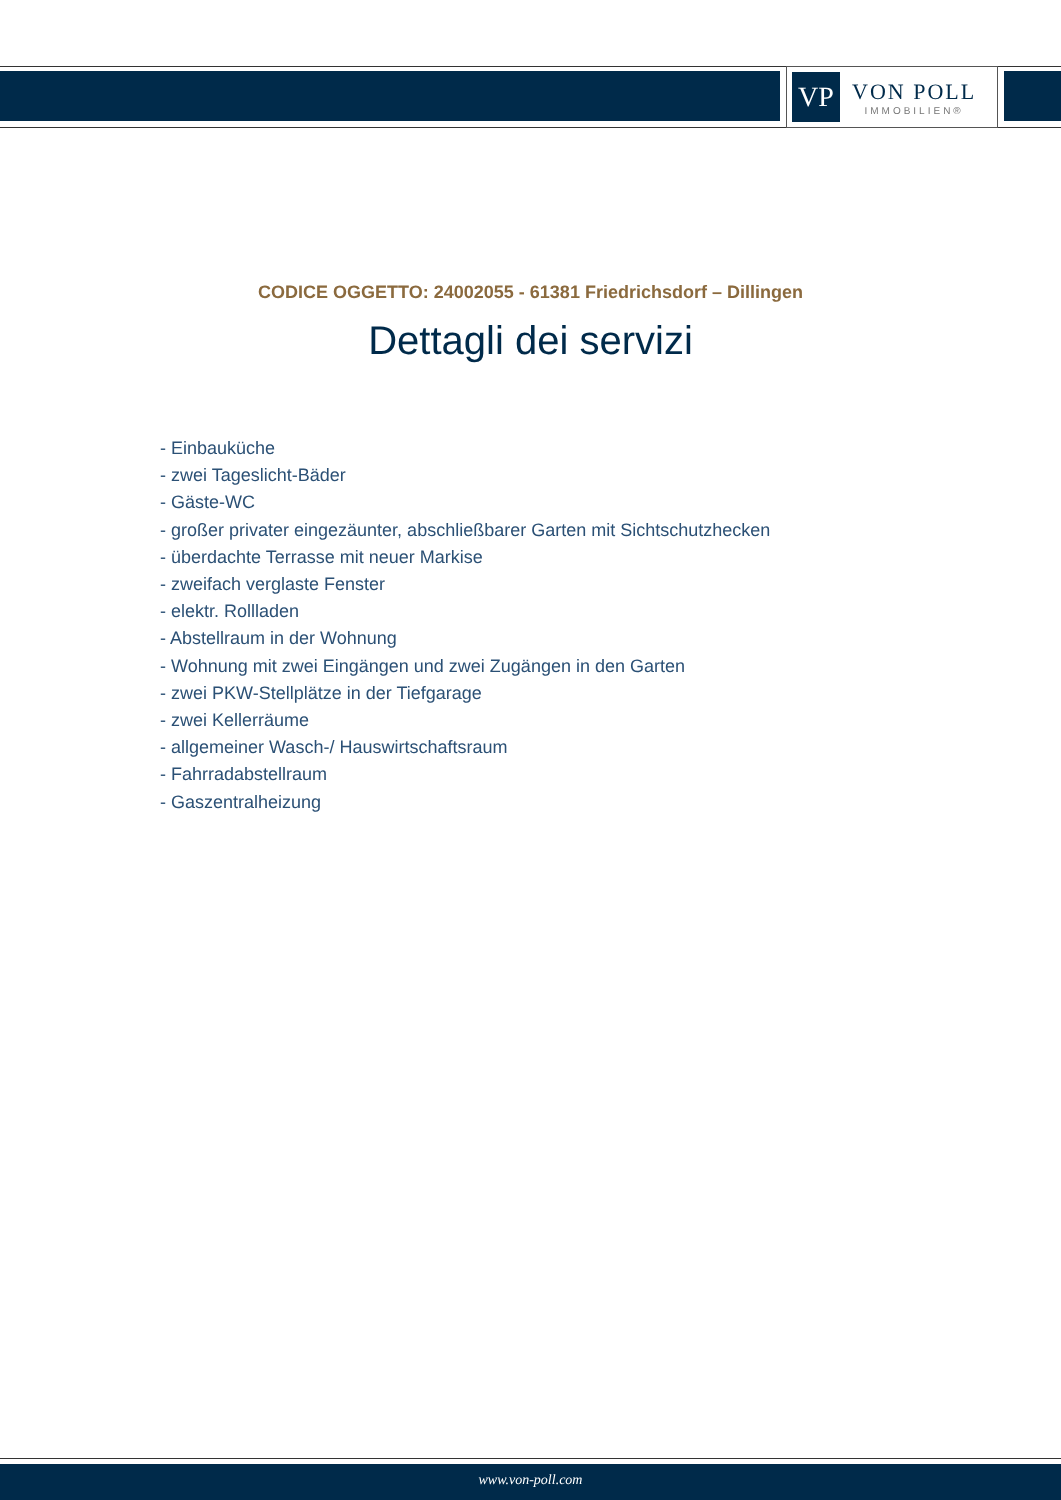VP
VON POLL
IMMOBILIEN®
CODICE OGGETTO: 24002055 - 61381 Friedrichsdorf – Dillingen
Dettagli dei servizi
- Einbauküche
- zwei Tageslicht-Bäder
- Gäste-WC
- großer privater eingezäunter, abschließbarer Garten mit Sichtschutzhecken
- überdachte Terrasse mit neuer Markise
- zweifach verglaste Fenster
- elektr. Rollladen
- Abstellraum in der Wohnung
- Wohnung mit zwei Eingängen und zwei Zugängen in den Garten
- zwei PKW-Stellplätze in der Tiefgarage
- zwei Kellerräume
- allgemeiner Wasch-/ Hauswirtschaftsraum
- Fahrradabstellraum
- Gaszentralheizung
www.von-poll.com